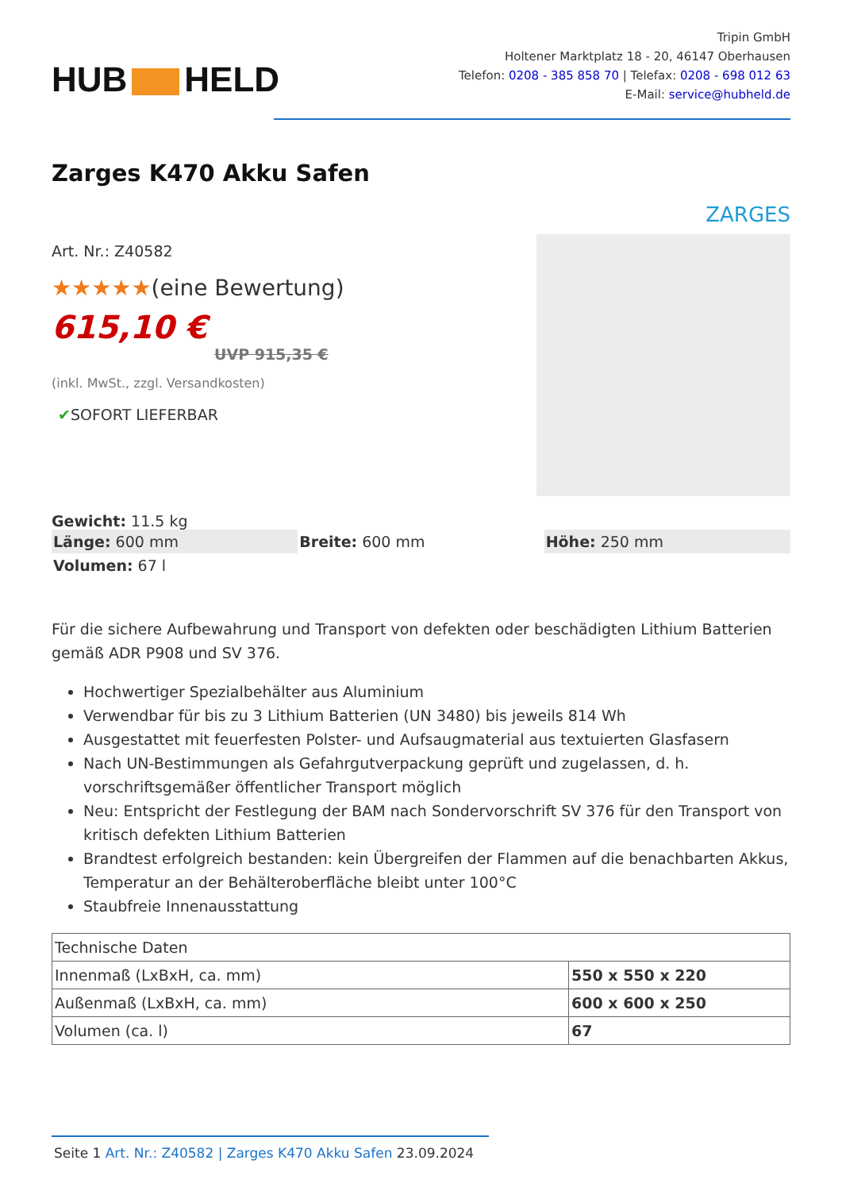HUB HELD
Tripin GmbH
Holtener Marktplatz 18 - 20, 46147 Oberhausen
Telefon: 0208 - 385 858 70 | Telefax: 0208 - 698 012 63
E-Mail: service@hubheld.de
Zarges K470 Akku Safen
Art. Nr.: Z40582
★★★★★(eine Bewertung)
615,10 €
UVP 915,35 €
(inkl. MwSt., zzgl. Versandkosten)
✔SOFORT LIEFERBAR
ZARGES
Gewicht: 11.5 kg
Länge: 600 mm
Breite: 600 mm
Höhe: 250 mm
Volumen: 67 l
Für die sichere Aufbewahrung und Transport von defekten oder beschädigten Lithium Batterien gemäß ADR P908 und SV 376.
Hochwertiger Spezialbehälter aus Aluminium
Verwendbar für bis zu 3 Lithium Batterien (UN 3480) bis jeweils 814 Wh
Ausgestattet mit feuerfesten Polster- und Aufsaugmaterial aus textuierten Glasfasern
Nach UN-Bestimmungen als Gefahrgutverpackung geprüft und zugelassen, d. h. vorschriftsgemäßer öffentlicher Transport möglich
Neu: Entspricht der Festlegung der BAM nach Sondervorschrift SV 376 für den Transport von kritisch defekten Lithium Batterien
Brandtest erfolgreich bestanden: kein Übergreifen der Flammen auf die benachbarten Akkus, Temperatur an der Behälteroberfläche bleibt unter 100°C
Staubfreie Innenausstattung
| Technische Daten | |
| --- | --- |
| Innenmaß (LxBxH, ca. mm) | 550 x 550 x 220 |
| Außenmaß (LxBxH, ca. mm) | 600 x 600 x 250 |
| Volumen (ca. l) | 67 |
Seite 1 Art. Nr.: Z40582 | Zarges K470 Akku Safen 23.09.2024